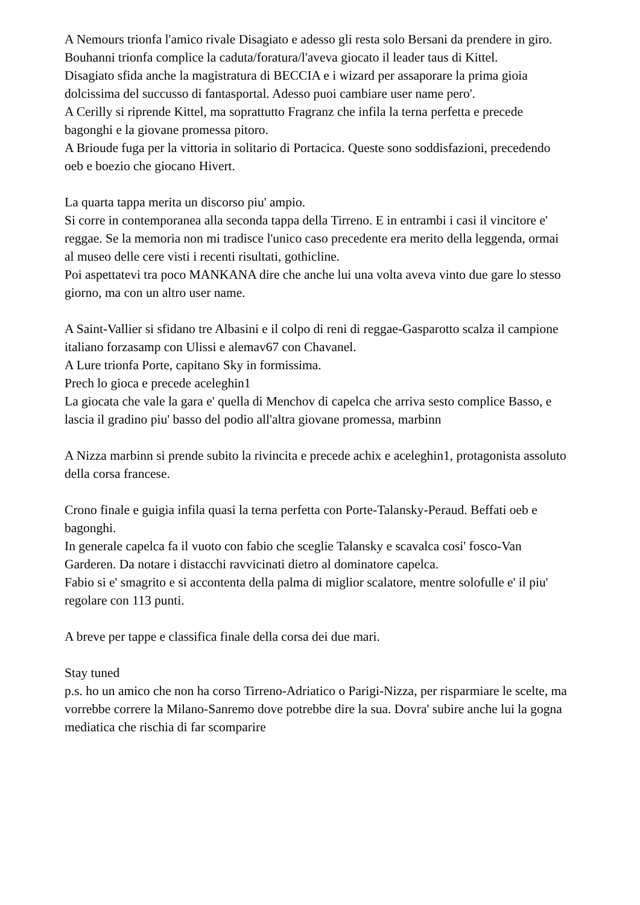A Nemours trionfa l'amico rivale Disagiato e adesso gli resta solo Bersani da prendere in giro.
Bouhanni trionfa complice la caduta/foratura/l'aveva giocato il leader taus di Kittel.
Disagiato sfida anche la magistratura di BECCIA e i wizard per assaporare la prima gioia dolcissima del succusso di fantasportal. Adesso puoi cambiare user name pero'.
A Cerilly si riprende Kittel, ma soprattutto Fragranz che infila la terna perfetta e precede bagonghi e la giovane promessa pitoro.
A Brioude fuga per la vittoria in solitario di Portacica. Queste sono soddisfazioni, precedendo oeb e boezio che giocano Hivert.
La quarta tappa merita un discorso piu' ampio.
Si corre in contemporanea alla seconda tappa della Tirreno. E in entrambi i casi il vincitore e' reggae. Se la memoria non mi tradisce l'unico caso precedente era merito della leggenda, ormai al museo delle cere visti i recenti risultati, gothicline.
Poi aspettatevi tra poco MANKANA dire che anche lui una volta aveva vinto due gare lo stesso giorno, ma con un altro user name.
A Saint-Vallier si sfidano tre Albasini e il colpo di reni di reggae-Gasparotto scalza il campione italiano forzasamp con Ulissi e alemav67 con Chavanel.
A Lure trionfa Porte, capitano Sky in formissima.
Prech lo gioca e precede aceleghin1
La giocata che vale la gara e' quella di Menchov di capelca che arriva sesto complice Basso, e lascia il gradino piu' basso del podio all'altra giovane promessa, marbinn
A Nizza marbinn si prende subito la rivincita e precede achix e aceleghin1, protagonista assoluto della corsa francese.
Crono finale e guigia infila quasi la terna perfetta con Porte-Talansky-Peraud. Beffati oeb e bagonghi.
In generale capelca fa il vuoto con fabio che sceglie Talansky e scavalca cosi' fosco-Van Garderen. Da notare i distacchi ravvicinati dietro al dominatore capelca.
Fabio si e' smagrito e si accontenta della palma di miglior scalatore, mentre solofulle e' il piu' regolare con 113 punti.
A breve per tappe e classifica finale della corsa dei due mari.
Stay tuned
p.s. ho un amico che non ha corso Tirreno-Adriatico o Parigi-Nizza, per risparmiare le scelte, ma vorrebbe correre la Milano-Sanremo dove potrebbe dire la sua. Dovra' subire anche lui la gogna mediatica che rischia di far scomparire